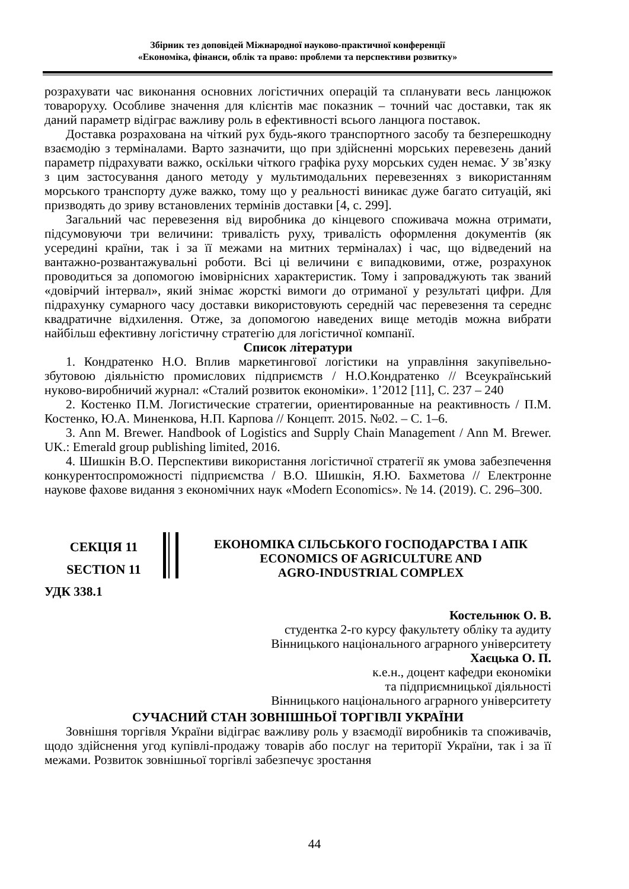Збірник тез доповідей Міжнародної науково-практичної конференції
«Економіка, фінанси, облік та право: проблеми та перспективи розвитку»
розрахувати час виконання основних логістичних операцій та спланувати весь ланцюжок товароруху. Особливе значення для клієнтів має показник – точний час доставки, так як даний параметр відіграє важливу роль в ефективності всього ланцюга поставок.
Доставка розрахована на чіткий рух будь-якого транспортного засобу та безперешкодну взаємодію з терміналами. Варто зазначити, що при здійсненні морських перевезень даний параметр підрахувати важко, оскільки чіткого графіка руху морських суден немає. У зв’язку з цим застосування даного методу у мультимодальних перевезеннях з використанням морського транспорту дуже важко, тому що у реальності виникає дуже багато ситуацій, які призводять до зриву встановлених термінів доставки [4, с. 299].
Загальний час перевезення від виробника до кінцевого споживача можна отримати, підсумовуючи три величини: тривалість руху, тривалість оформлення документів (як усередині країни, так і за її межами на митних терміналах) і час, що відведений на вантажно-розвантажувальні роботи. Всі ці величини є випадковими, отже, розрахунок проводиться за допомогою імовірнісних характеристик. Тому і запроваджують так званий «довірчий інтервал», який знімає жорсткі вимоги до отриманої у результаті цифри. Для підрахунку сумарного часу доставки використовують середній час перевезення та середнє квадратичне відхилення. Отже, за допомогою наведених вище методів можна вибрати найбільш ефективну логістичну стратегію для логістичної компанії.
Список літератури
1. Кондратенко Н.О. Вплив маркетингової логістики на управління закупівельно-збутовою діяльністю промислових підприємств / Н.О.Кондратенко // Всеукраїнський нуково-виробничий журнал: «Сталий розвиток економіки». 1’2012 [11], С. 237 – 240
2. Костенко П.М. Логистические стратегии, ориентированные на реактивность / П.М. Костенко, Ю.А. Миненкова, Н.П. Карпова // Концепт. 2015. №02. – С. 1–6.
3. Ann M. Brewer. Handbook of Logistics and Supply Chain Management / Ann M. Brewer. UK.: Emerald group publishing limited, 2016.
4. Шишкін В.О. Перспективи використання логістичної стратегії як умова забезпечення конкурентоспроможності підприємства / В.О. Шишкін, Я.Ю. Бахметова // Електронне наукове фахове видання з економічних наук «Modern Economics». № 14. (2019). С. 296–300.
СЕКЦІЯ 11
SECTION 11
ЕКОНОМІКА СІЛЬСЬКОГО ГОСПОДАРСТВА І АПК
ECONOMICS OF AGRICULTURE AND
AGRO-INDUSTRIAL COMPLEX
УДК 338.1
Костельнюк О. В.
студентка 2-го курсу факультету обліку та аудиту
Вінницького національного аграрного університету
Хаєцька О. П.
к.е.н., доцент кафедри економіки
та підприємницької діяльності
Вінницького національного аграрного університету
СУЧАСНИЙ СТАН ЗОВНІШНЬОЇ ТОРГІВЛІ УКРАЇНИ
Зовнішня торгівля України відіграє важливу роль у взаємодії виробників та споживачів, щодо здійснення угод купівлі-продажу товарів або послуг на території України, так і за її межами. Розвиток зовнішньої торгівлі забезпечує зростання
44